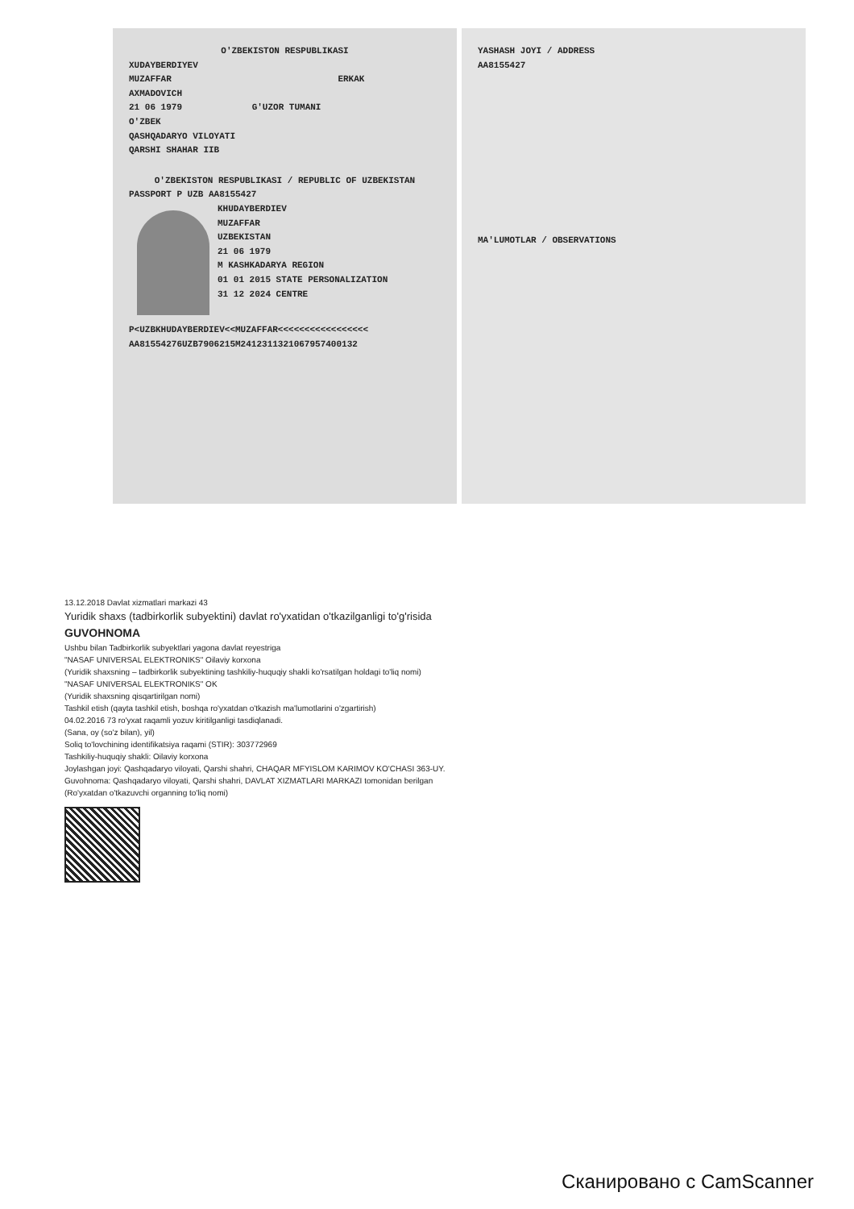O'ZBEKISTON RESPUBLIKASI
XUDAYBERDIYEV
MUZAFFAR ERKAK
AXMADOVICH
21 06 1979 G'UZOR TUMANI
O'ZBEK
QASHQADARYO VILOYATI
QARSHI SHAHAR IIB
O'ZBEKISTON RESPUBLIKASI / REPUBLIC OF UZBEKISTAN
PASSPORT P UZB AA8155427
KHUDAYBERDIEV
MUZAFFAR
UZBEKISTAN
21 06 1979
M KASHKADARYA REGION
01 01 2015 STATE PERSONALIZATION
31 12 2024 CENTRE
P<UZBKHUDAYBERDIEV<<MUZAFFAR<<<<<<<<<<<<<<<<<
AA81554276UZB7906215M2412311321067957400132
YASHASH JOYI / ADDRESS
AA8155427
MA'LUMOTLAR / OBSERVATIONS
13.12.2018 Davlat xizmatlari markazi 43
Yuridik shaxs (tadbirkorlik subyektini) davlat ro'yxatidan o'tkazilganligi to'g'risida
GUVOHNOMA
Ushbu bilan Tadbirkorlik subyektlari yagona davlat reyestriga
"NASAF UNIVERSAL ELEKTRONIKS" Oilaviy korxona
(Yuridik shaxsning – tadbirkorlik subyektining tashkiliy-huquqiy shakli ko'rsatilgan holdagi to'liq nomi)
"NASAF UNIVERSAL ELEKTRONIKS" OK
(Yuridik shaxsning qisqartirilgan nomi)
Tashkil etish (qayta tashkil etish, boshqa ro'yxatdan o'tkazish ma'lumotlarini o'zgartirish)
04.02.2016 73 ro'yxat raqamli yozuv kiritilganligi tasdiqlanadi.
(Sana, oy (so'z bilan), yil)
Soliq to'lovchining identifikatsiya raqami (STIR): 303772969
Tashkiliy-huquqiy shakli: Oilaviy korxona
Joylashgan joyi: Qashqadaryo viloyati, Qarshi shahri, CHAQAR MFYISLOM KARIMOV KO'CHASI 363-UY.
Guvohnoma: Qashqadaryo viloyati, Qarshi shahri, DAVLAT XIZMATLARI MARKAZI tomonidan berilgan
(Ro'yxatdan o'tkazuvchi organning to'liq nomi)
Сканировано с CamScanner